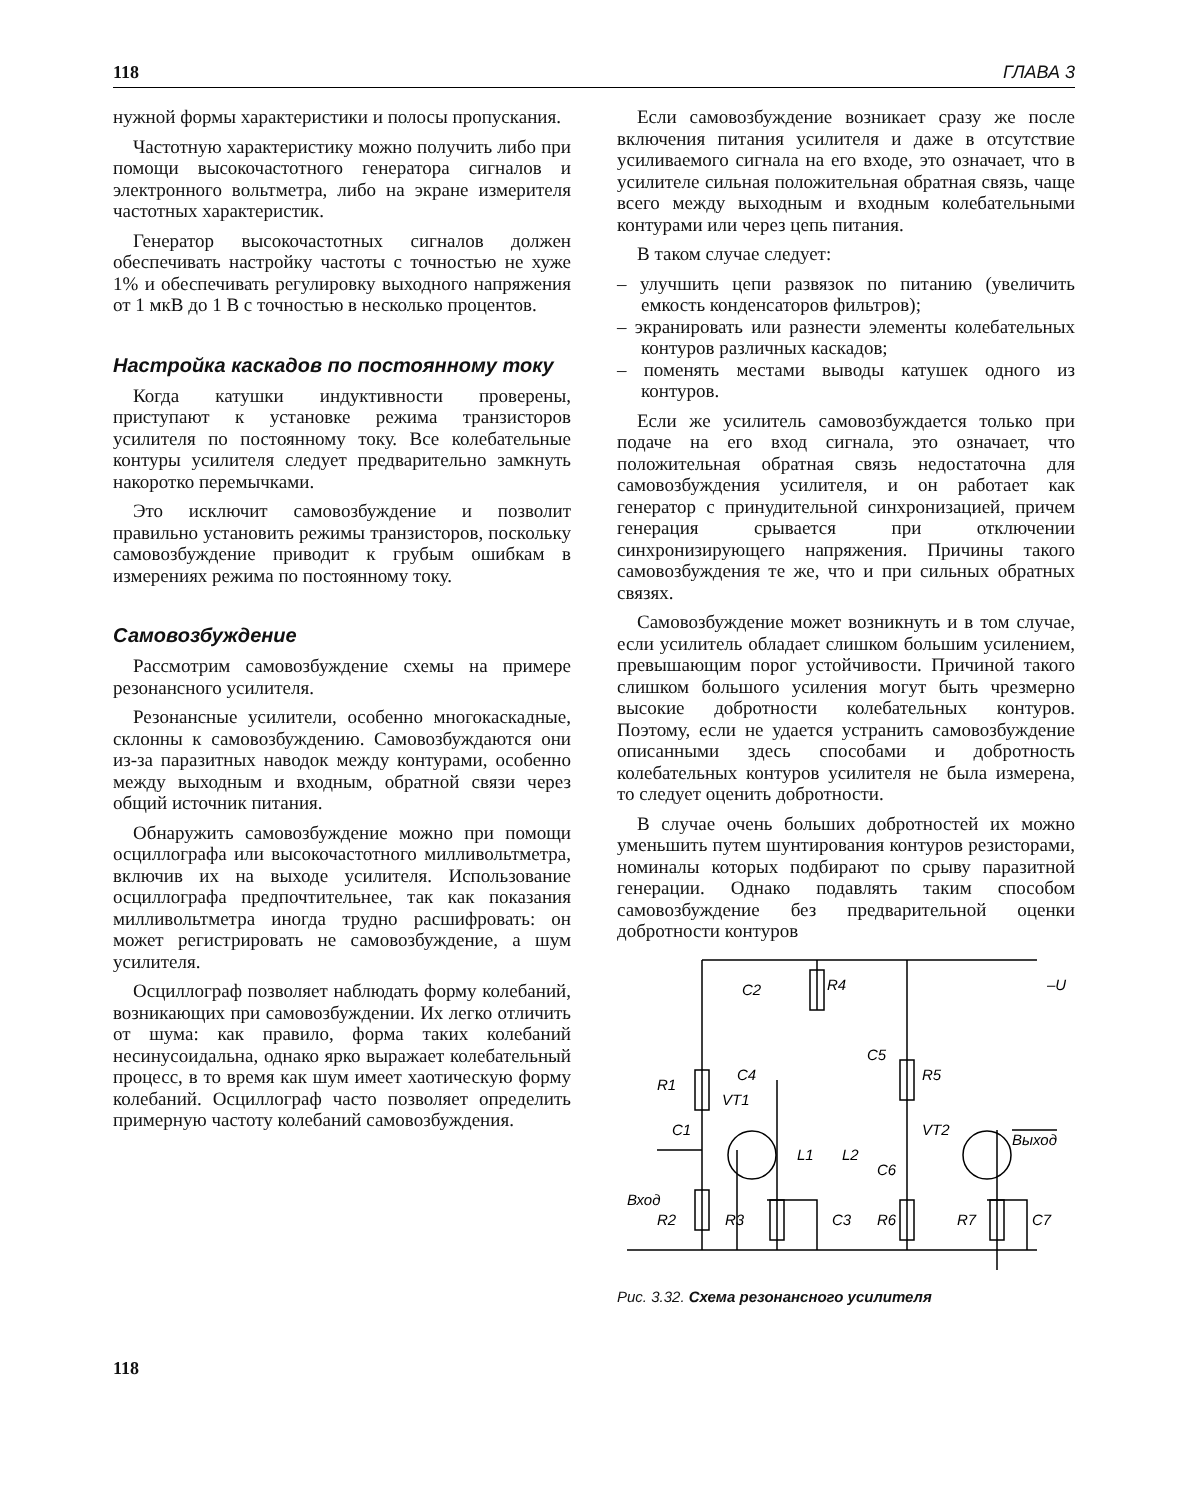118 ГЛАВА 3
нужной формы характеристики и полосы пропускания.
Частотную характеристику можно получить либо при помощи высокочастотного генератора сигналов и электронного вольтметра, либо на экране измерителя частотных характеристик.
Генератор высокочастотных сигналов должен обеспечивать настройку частоты с точностью не хуже 1% и обеспечивать регулировку выходного напряжения от 1 мкВ до 1 В с точностью в несколько процентов.
Настройка каскадов по постоянному току
Когда катушки индуктивности проверены, приступают к установке режима транзисторов усилителя по постоянному току. Все колебательные контуры усилителя следует предварительно замкнуть накоротко перемычками.
Это исключит самовозбуждение и позволит правильно установить режимы транзисторов, поскольку самовозбуждение приводит к грубым ошибкам в измерениях режима по постоянному току.
Самовозбуждение
Рассмотрим самовозбуждение схемы на примере резонансного усилителя.
Резонансные усилители, особенно многокаскадные, склонны к самовозбуждению. Самовозбуждаются они из-за паразитных наводок между контурами, особенно между выходным и входным, обратной связи через общий источник питания.
Обнаружить самовозбуждение можно при помощи осциллографа или высокочастотного милливольтметра, включив их на выходе усилителя. Использование осциллографа предпочтительнее, так как показания милливольтметра иногда трудно расшифровать: он может регистрировать не самовозбуждение, а шум усилителя.
Осциллограф позволяет наблюдать форму колебаний, возникающих при самовозбуждении. Их легко отличить от шума: как правило, форма таких колебаний несинусоидальна, однако ярко выражает колебательный процесс, в то время как шум имеет хаотическую форму колебаний. Осциллограф часто позволяет определить примерную частоту колебаний самовозбуждения.
Если самовозбуждение возникает сразу же после включения питания усилителя и даже в отсутствие усиливаемого сигнала на его входе, это означает, что в усилителе сильная положительная обратная связь, чаще всего между выходным и входным колебательными контурами или через цепь питания.
В таком случае следует:
– улучшить цепи развязок по питанию (увеличить емкость конденсаторов фильтров);
– экранировать или разнести элементы колебательных контуров различных каскадов;
– поменять местами выводы катушек одного из контуров.
Если же усилитель самовозбуждается только при подаче на его вход сигнала, это означает, что положительная обратная связь недостаточна для самовозбуждения усилителя, и он работает как генератор с принудительной синхронизацией, причем генерация срывается при отключении синхронизирующего напряжения. Причины такого самовозбуждения те же, что и при сильных обратных связях.
Самовозбуждение может возникнуть и в том случае, если усилитель обладает слишком большим усилением, превышающим порог устойчивости. Причиной такого слишком большого усиления могут быть чрезмерно высокие добротности колебательных контуров. Поэтому, если не удается устранить самовозбуждение описанными здесь способами и добротность колебательных контуров усилителя не была измерена, то следует оценить добротности.
В случае очень больших добротностей их можно уменьшить путем шунтирования контуров резисторами, номиналы которых подбирают по срыву паразитной генерации. Однако подавлять таким способом самовозбуждение без предварительной оценки добротности контуров
C2
R4
R1
C4
VT1
C1
L1
L2
C5
R5
C6
VT2
Выход
–U
R2
R3
C3
R6
R7
C7
Вход
Рис. 3.32. Схема резонансного усилителя
118